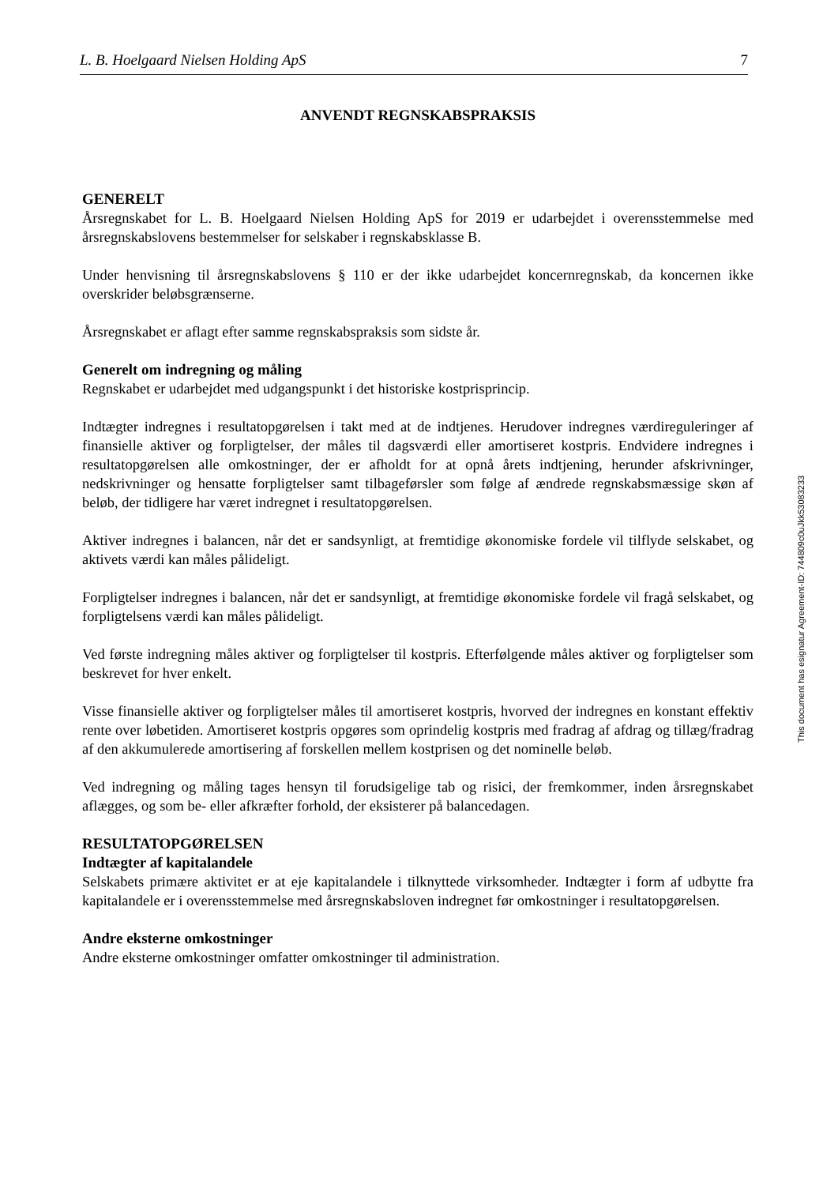L. B. Hoelgaard Nielsen Holding ApS 7
ANVENDT REGNSKABSPRAKSIS
GENERELT
Årsregnskabet for L. B. Hoelgaard Nielsen Holding ApS for 2019 er udarbejdet i overensstemmelse med årsregnskabslovens bestemmelser for selskaber i regnskabsklasse B.
Under henvisning til årsregnskabslovens § 110 er der ikke udarbejdet koncernregnskab, da koncernen ikke overskrider beløbsgrænserne.
Årsregnskabet er aflagt efter samme regnskabspraksis som sidste år.
Generelt om indregning og måling
Regnskabet er udarbejdet med udgangspunkt i det historiske kostprisprincip.
Indtægter indregnes i resultatopgørelsen i takt med at de indtjenes. Herudover indregnes værdireguleringer af finansielle aktiver og forpligtelser, der måles til dagsværdi eller amortiseret kostpris. Endvidere indregnes i resultatopgørelsen alle omkostninger, der er afholdt for at opnå årets indtjening, herunder afskrivninger, nedskrivninger og hensatte forpligtelser samt tilbageførsler som følge af ændrede regnskabsmæssige skøn af beløb, der tidligere har været indregnet i resultatopgørelsen.
Aktiver indregnes i balancen, når det er sandsynligt, at fremtidige økonomiske fordele vil tilflyde selskabet, og aktivets værdi kan måles pålideligt.
Forpligtelser indregnes i balancen, når det er sandsynligt, at fremtidige økonomiske fordele vil fragå selskabet, og forpligtelsens værdi kan måles pålideligt.
Ved første indregning måles aktiver og forpligtelser til kostpris. Efterfølgende måles aktiver og forpligtelser som beskrevet for hver enkelt.
Visse finansielle aktiver og forpligtelser måles til amortiseret kostpris, hvorved der indregnes en konstant effektiv rente over løbetiden. Amortiseret kostpris opgøres som oprindelig kostpris med fradrag af afdrag og tillæg/fradrag af den akkumulerede amortisering af forskellen mellem kostprisen og det nominelle beløb.
Ved indregning og måling tages hensyn til forudsigelige tab og risici, der fremkommer, inden årsregnskabet aflægges, og som be- eller afkræfter forhold, der eksisterer på balancedagen.
RESULTATOPGØRELSEN
Indtægter af kapitalandele
Selskabets primære aktivitet er at eje kapitalandele i tilknyttede virksomheder. Indtægter i form af udbytte fra kapitalandele er i overensstemmelse med årsregnskabsloven indregnet før omkostninger i resultatopgørelsen.
Andre eksterne omkostninger
Andre eksterne omkostninger omfatter omkostninger til administration.
This document has esignatur Agreement-ID: 744809c0uJkk53083233